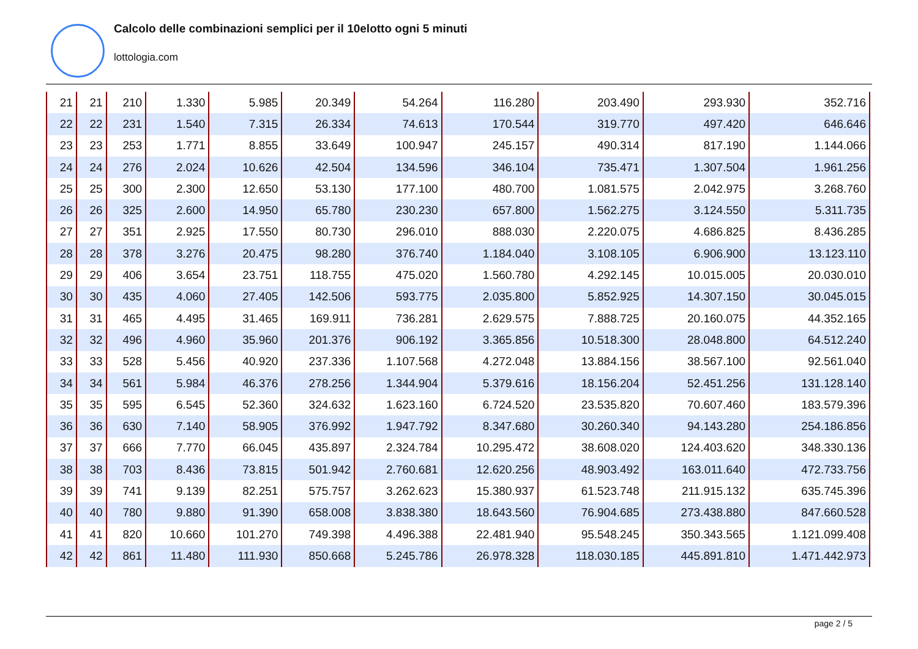Calcolo delle combinazioni semplici per il 10elotto ogni 5 minuti
lottologia.com
| 21 | 21 | 210 | 1.330 | 5.985 | 20.349 | 54.264 | 116.280 | 203.490 | 293.930 | 352.716 |
| 22 | 22 | 231 | 1.540 | 7.315 | 26.334 | 74.613 | 170.544 | 319.770 | 497.420 | 646.646 |
| 23 | 23 | 253 | 1.771 | 8.855 | 33.649 | 100.947 | 245.157 | 490.314 | 817.190 | 1.144.066 |
| 24 | 24 | 276 | 2.024 | 10.626 | 42.504 | 134.596 | 346.104 | 735.471 | 1.307.504 | 1.961.256 |
| 25 | 25 | 300 | 2.300 | 12.650 | 53.130 | 177.100 | 480.700 | 1.081.575 | 2.042.975 | 3.268.760 |
| 26 | 26 | 325 | 2.600 | 14.950 | 65.780 | 230.230 | 657.800 | 1.562.275 | 3.124.550 | 5.311.735 |
| 27 | 27 | 351 | 2.925 | 17.550 | 80.730 | 296.010 | 888.030 | 2.220.075 | 4.686.825 | 8.436.285 |
| 28 | 28 | 378 | 3.276 | 20.475 | 98.280 | 376.740 | 1.184.040 | 3.108.105 | 6.906.900 | 13.123.110 |
| 29 | 29 | 406 | 3.654 | 23.751 | 118.755 | 475.020 | 1.560.780 | 4.292.145 | 10.015.005 | 20.030.010 |
| 30 | 30 | 435 | 4.060 | 27.405 | 142.506 | 593.775 | 2.035.800 | 5.852.925 | 14.307.150 | 30.045.015 |
| 31 | 31 | 465 | 4.495 | 31.465 | 169.911 | 736.281 | 2.629.575 | 7.888.725 | 20.160.075 | 44.352.165 |
| 32 | 32 | 496 | 4.960 | 35.960 | 201.376 | 906.192 | 3.365.856 | 10.518.300 | 28.048.800 | 64.512.240 |
| 33 | 33 | 528 | 5.456 | 40.920 | 237.336 | 1.107.568 | 4.272.048 | 13.884.156 | 38.567.100 | 92.561.040 |
| 34 | 34 | 561 | 5.984 | 46.376 | 278.256 | 1.344.904 | 5.379.616 | 18.156.204 | 52.451.256 | 131.128.140 |
| 35 | 35 | 595 | 6.545 | 52.360 | 324.632 | 1.623.160 | 6.724.520 | 23.535.820 | 70.607.460 | 183.579.396 |
| 36 | 36 | 630 | 7.140 | 58.905 | 376.992 | 1.947.792 | 8.347.680 | 30.260.340 | 94.143.280 | 254.186.856 |
| 37 | 37 | 666 | 7.770 | 66.045 | 435.897 | 2.324.784 | 10.295.472 | 38.608.020 | 124.403.620 | 348.330.136 |
| 38 | 38 | 703 | 8.436 | 73.815 | 501.942 | 2.760.681 | 12.620.256 | 48.903.492 | 163.011.640 | 472.733.756 |
| 39 | 39 | 741 | 9.139 | 82.251 | 575.757 | 3.262.623 | 15.380.937 | 61.523.748 | 211.915.132 | 635.745.396 |
| 40 | 40 | 780 | 9.880 | 91.390 | 658.008 | 3.838.380 | 18.643.560 | 76.904.685 | 273.438.880 | 847.660.528 |
| 41 | 41 | 820 | 10.660 | 101.270 | 749.398 | 4.496.388 | 22.481.940 | 95.548.245 | 350.343.565 | 1.121.099.408 |
| 42 | 42 | 861 | 11.480 | 111.930 | 850.668 | 5.245.786 | 26.978.328 | 118.030.185 | 445.891.810 | 1.471.442.973 |
page 2 / 5